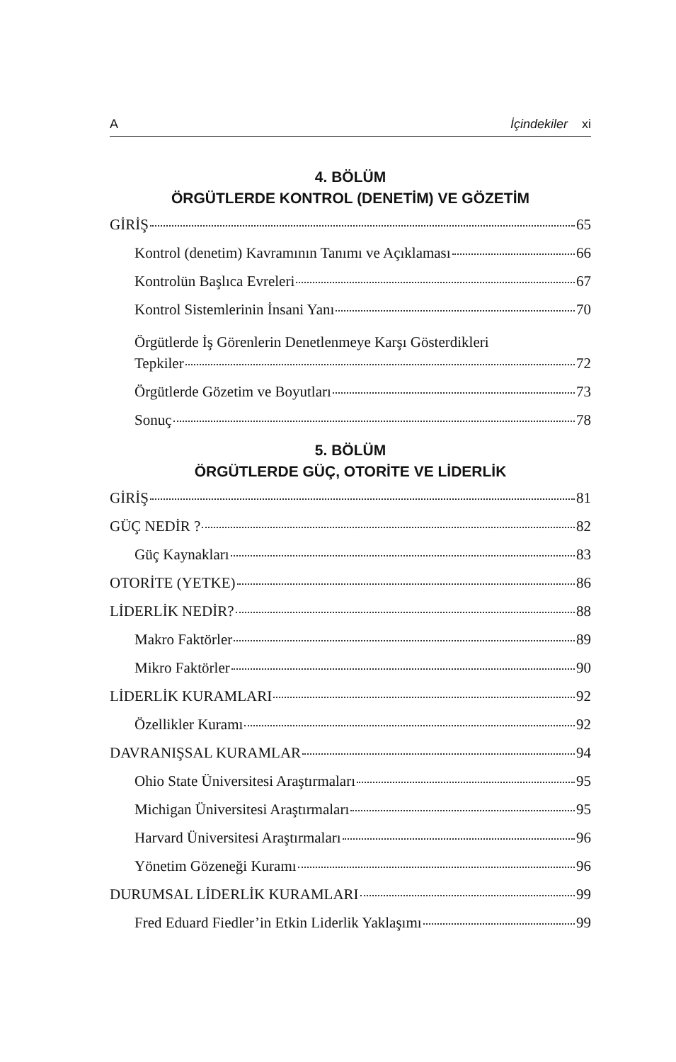A İçindekiler xi
4. BÖLÜM
ÖRGÜTLERDE KONTROL (DENETİM) VE GÖZETİM
GİRİŞ 65
Kontrol (denetim) Kavramının Tanımı ve Açıklaması 66
Kontrolün Başlıca Evreleri 67
Kontrol Sistemlerinin İnsani Yanı 70
Örgütlerde İş Görenlerin Denetlenmeye Karşı Gösterdikleri
Tepkiler 72
Örgütlerde Gözetim ve Boyutları 73
Sonuç 78
5. BÖLÜM
ÖRGÜTLERDE GÜÇ, OTORİTE VE LİDERLİK
GİRİŞ 81
GÜÇ NEDİR ? 82
Güç Kaynakları 83
OTORİTE (YETKE) 86
LİDERLİK NEDİR? 88
Makro Faktörler 89
Mikro Faktörler 90
LİDERLİK KURAMLARI 92
Özellikler Kuramı 92
DAVRANIŞSAL KURAMLAR 94
Ohio State Üniversitesi Araştırmaları 95
Michigan Üniversitesi Araştırmaları 95
Harvard Üniversitesi Araştırmaları 96
Yönetim Gözeneği Kuramı 96
DURUMSAL LİDERLİK KURAMLARI 99
Fred Eduard Fiedler’in Etkin Liderlik Yaklaşımı 99